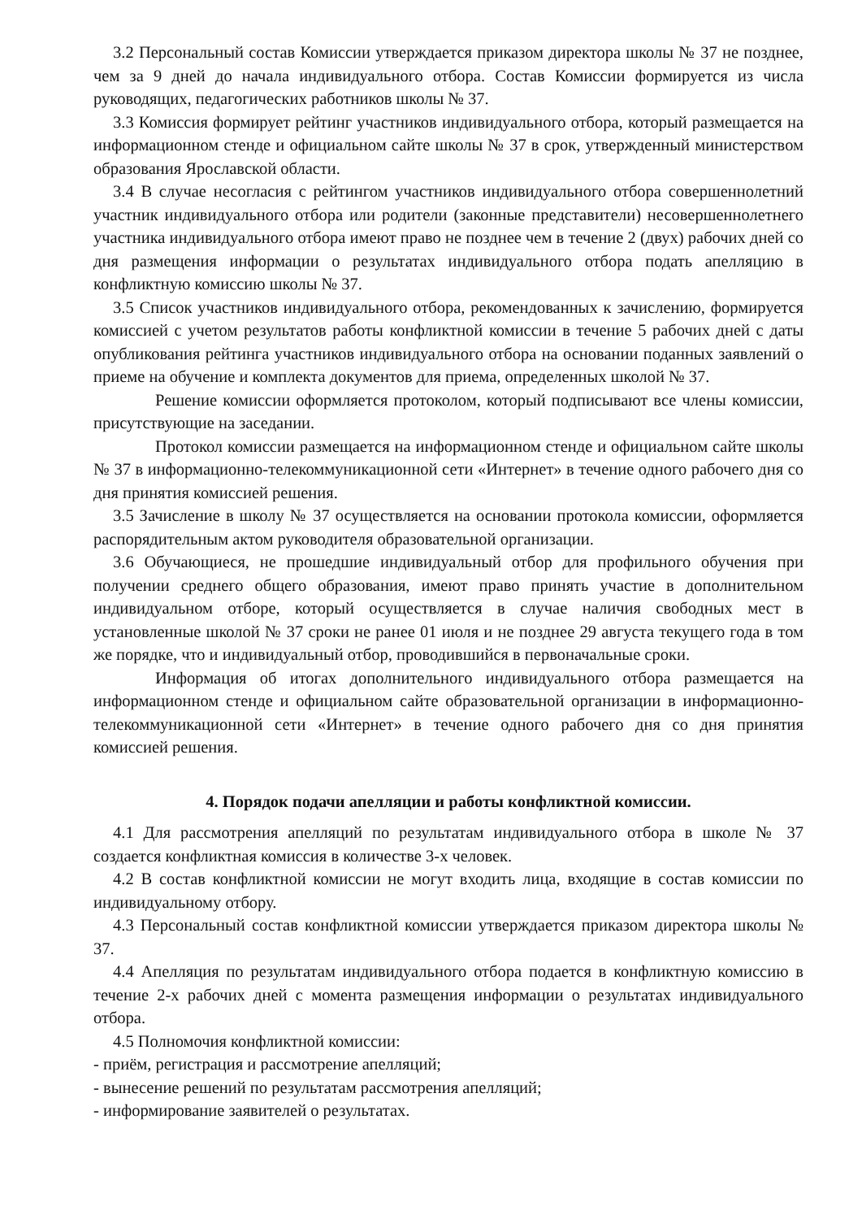3.2 Персональный состав Комиссии утверждается приказом директора школы № 37 не позднее, чем за 9 дней до начала индивидуального отбора. Состав Комиссии формируется из числа руководящих, педагогических работников школы № 37.
3.3 Комиссия формирует рейтинг участников индивидуального отбора, который размещается на информационном стенде и официальном сайте школы № 37 в срок, утвержденный министерством образования Ярославской области.
3.4 В случае несогласия с рейтингом участников индивидуального отбора совершеннолетний участник индивидуального отбора или родители (законные представители) несовершеннолетнего участника индивидуального отбора имеют право не позднее чем в течение 2 (двух) рабочих дней со дня размещения информации о результатах индивидуального отбора подать апелляцию в конфликтную комиссию школы № 37.
3.5 Список участников индивидуального отбора, рекомендованных к зачислению, формируется комиссией с учетом результатов работы конфликтной комиссии в течение 5 рабочих дней с даты опубликования рейтинга участников индивидуального отбора на основании поданных заявлений о приеме на обучение и комплекта документов для приема, определенных школой № 37.
Решение комиссии оформляется протоколом, который подписывают все члены комиссии, присутствующие на заседании.
Протокол комиссии размещается на информационном стенде и официальном сайте школы № 37 в информационно-телекоммуникационной сети «Интернет» в течение одного рабочего дня со дня принятия комиссией решения.
3.5 Зачисление в школу № 37 осуществляется на основании протокола комиссии, оформляется распорядительным актом руководителя образовательной организации.
3.6 Обучающиеся, не прошедшие индивидуальный отбор для профильного обучения при получении среднего общего образования, имеют право принять участие в дополнительном индивидуальном отборе, который осуществляется в случае наличия свободных мест в установленные школой № 37 сроки не ранее 01 июля и не позднее 29 августа текущего года в том же порядке, что и индивидуальный отбор, проводившийся в первоначальные сроки.
Информация об итогах дополнительного индивидуального отбора размещается на информационном стенде и официальном сайте образовательной организации в информационно-телекоммуникационной сети «Интернет» в течение одного рабочего дня со дня принятия комиссией решения.
4. Порядок подачи апелляции и работы конфликтной комиссии.
4.1 Для рассмотрения апелляций по результатам индивидуального отбора в школе № 37 создается конфликтная комиссия в количестве 3-х человек.
4.2 В состав конфликтной комиссии не могут входить лица, входящие в состав комиссии по индивидуальному отбору.
4.3 Персональный состав конфликтной комиссии утверждается приказом директора школы № 37.
4.4 Апелляция по результатам индивидуального отбора подается в конфликтную комиссию в течение 2-х рабочих дней с момента размещения информации о результатах индивидуального отбора.
4.5 Полномочия конфликтной комиссии:
- приём, регистрация и рассмотрение апелляций;
- вынесение решений по результатам рассмотрения апелляций;
- информирование заявителей о результатах.